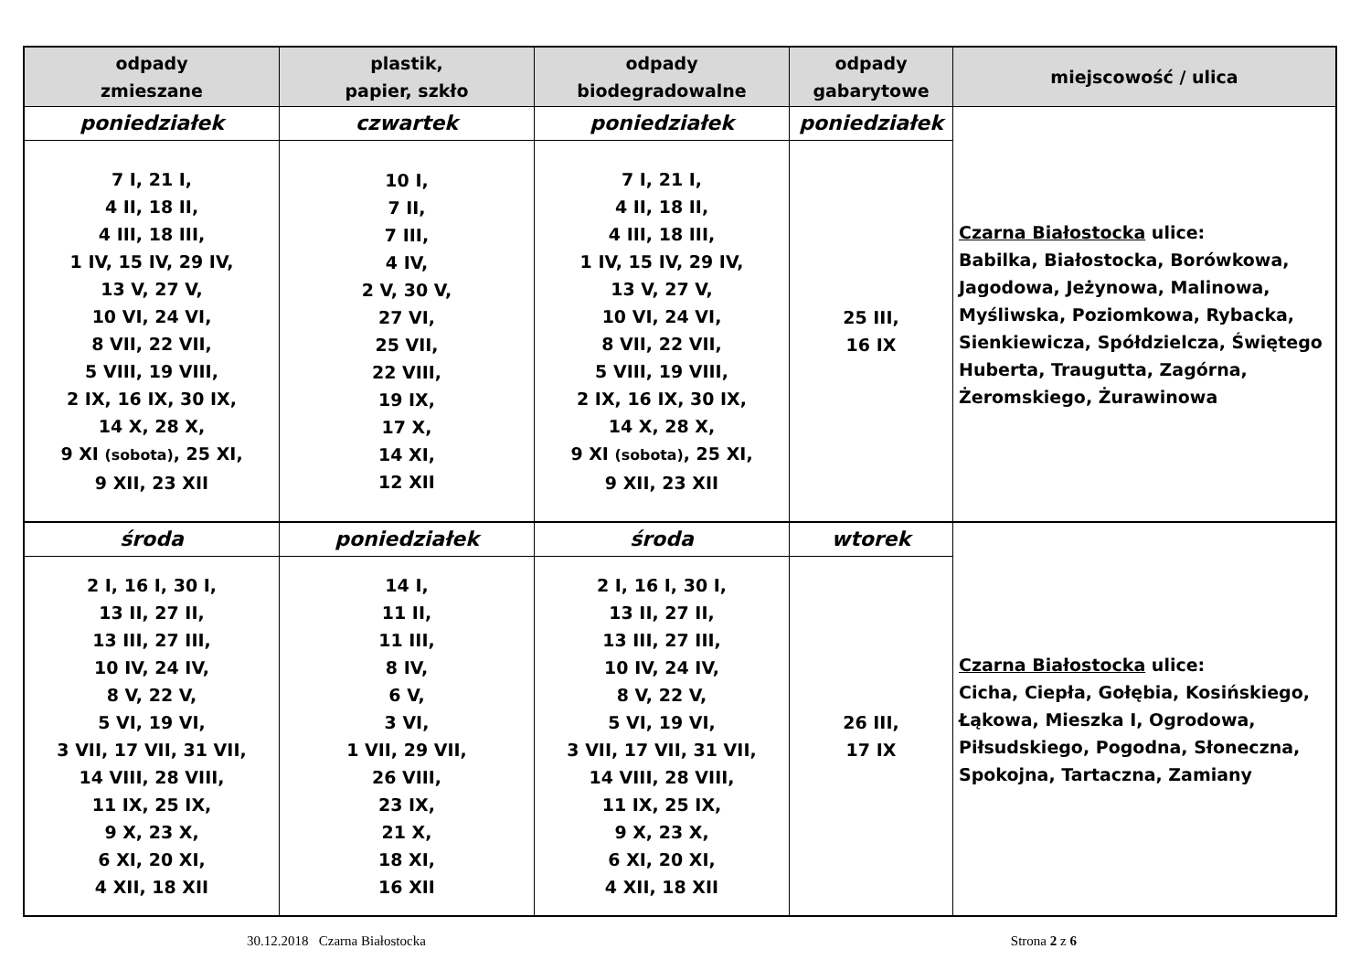| odpady zmieszane | plastik, papier, szkło | odpady biodegradowalne | odpady gabarytowe | miejscowość / ulica |
| --- | --- | --- | --- | --- |
| poniedziałek | czwartek | poniedziałek | poniedziałek | Czarna Białostocka ulice: Babilka, Białostocka, Borówkowa, Jagodowa, Jeżynowa, Malinowa, Myśliwska, Poziomkowa, Rybacka, Sienkiewicza, Spółdzielcza, Świętego Huberta, Traugutta, Zagórna, Żeromskiego, Żurawinowa |
| 7 I, 21 I, 4 II, 18 II, 4 III, 18 III, 1 IV, 15 IV, 29 IV, 13 V, 27 V, 10 VI, 24 VI, 8 VII, 22 VII, 5 VIII, 19 VIII, 2 IX, 16 IX, 30 IX, 14 X, 28 X, 9 XI (sobota) , 25 XI, 9 XII, 23 XII | 10 I, 7 II, 7 III, 4 IV, 2 V, 30 V, 27 VI, 25 VII, 22 VIII, 19 IX, 17 X, 14 XI, 12 XII | 7 I, 21 I, 4 II, 18 II, 4 III, 18 III, 1 IV, 15 IV, 29 IV, 13 V, 27 V, 10 VI, 24 VI, 8 VII, 22 VII, 5 VIII, 19 VIII, 2 IX, 16 IX, 30 IX, 14 X, 28 X, 9 XI (sobota) , 25 XI, 9 XII, 23 XII | 25 III, 16 IX | |
| środa | poniedziałek | środa | wtorek | Czarna Białostocka ulice: Cicha, Ciepła, Gołębia, Kosińskiego, Łąkowa, Mieszka I, Ogrodowa, Piłsudskiego, Pogodna, Słoneczna, Spokojna, Tartaczna, Zamiany |
| 2 I, 16 I, 30 I, 13 II, 27 II, 13 III, 27 III, 10 IV, 24 IV, 8 V, 22 V, 5 VI, 19 VI, 3 VII, 17 VII, 31 VII, 14 VIII, 28 VIII, 11 IX, 25 IX, 9 X, 23 X, 6 XI, 20 XI, 4 XII, 18 XII | 14 I, 11 II, 11 III, 8 IV, 6 V, 3 VI, 1 VII, 29 VII, 26 VIII, 23 IX, 21 X, 18 XI, 16 XII | 2 I, 16 I, 30 I, 13 II, 27 II, 13 III, 27 III, 10 IV, 24 IV, 8 V, 22 V, 5 VI, 19 VI, 3 VII, 17 VII, 31 VII, 14 VIII, 28 VIII, 11 IX, 25 IX, 9 X, 23 X, 6 XI, 20 XI, 4 XII, 18 XII | 26 III, 17 IX | |
30.12.2018 Czarna Białostocka Strona 2 z 6